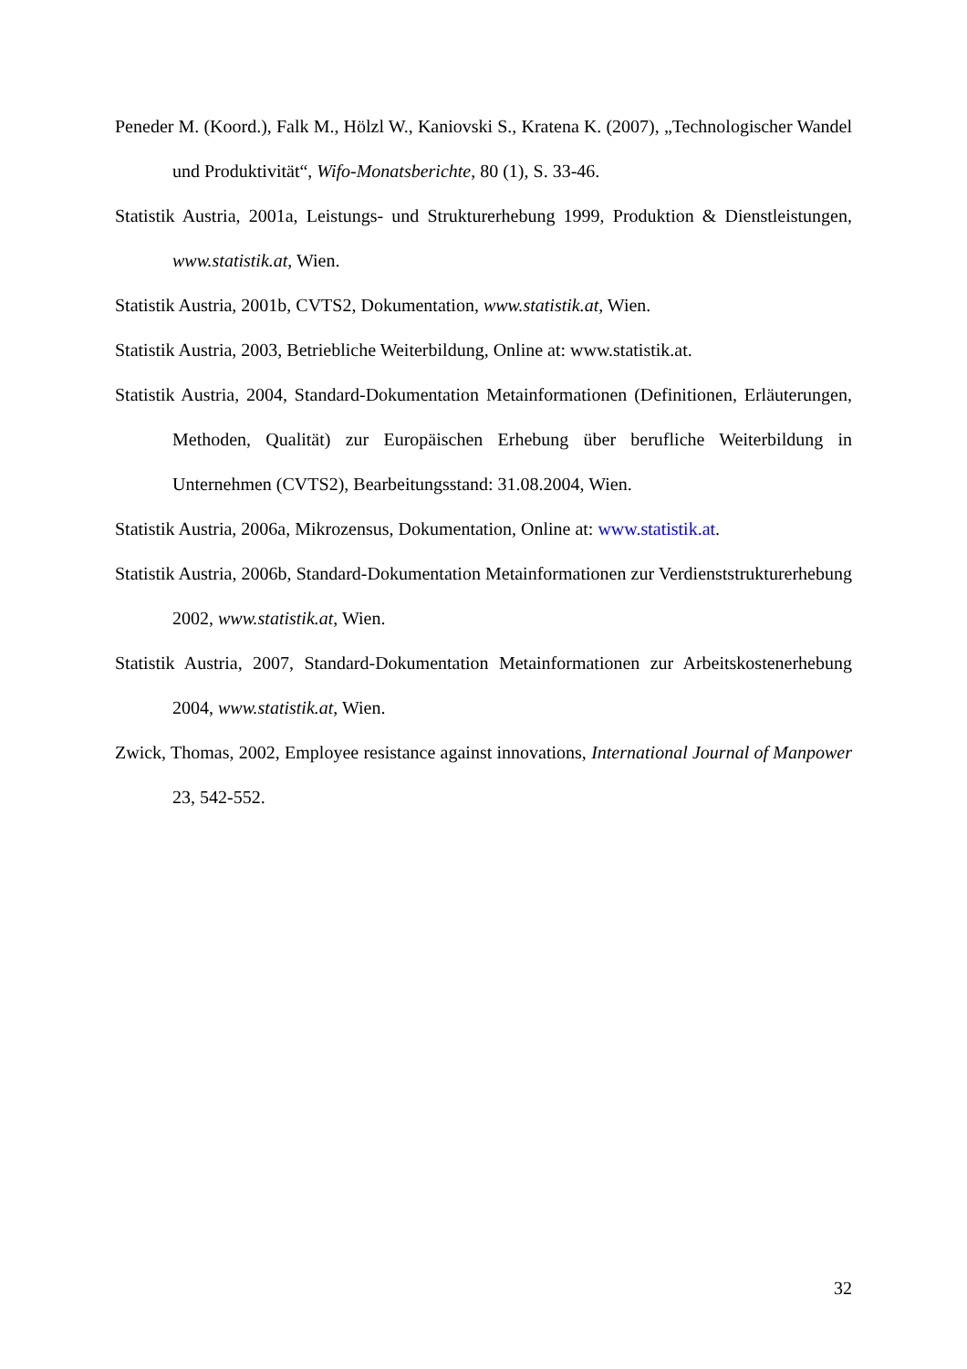Peneder M. (Koord.), Falk M., Hölzl W., Kaniovski S., Kratena K. (2007), „Technologischer Wandel und Produktivität“, Wifo-Monatsberichte, 80 (1), S. 33-46.
Statistik Austria, 2001a, Leistungs- und Strukturerhebung 1999, Produktion & Dienstleistungen, www.statistik.at, Wien.
Statistik Austria, 2001b, CVTS2, Dokumentation, www.statistik.at, Wien.
Statistik Austria, 2003, Betriebliche Weiterbildung, Online at: www.statistik.at.
Statistik Austria, 2004, Standard-Dokumentation Metainformationen (Definitionen, Erläuterungen, Methoden, Qualität) zur Europäischen Erhebung über berufliche Weiterbildung in Unternehmen (CVTS2), Bearbeitungsstand: 31.08.2004, Wien.
Statistik Austria, 2006a, Mikrozensus, Dokumentation, Online at: www.statistik.at.
Statistik Austria, 2006b, Standard-Dokumentation Metainformationen zur Verdienststrukturerhebung 2002, www.statistik.at, Wien.
Statistik Austria, 2007, Standard-Dokumentation Metainformationen zur Arbeitskostenerhebung 2004, www.statistik.at, Wien.
Zwick, Thomas, 2002, Employee resistance against innovations, International Journal of Manpower 23, 542-552.
32